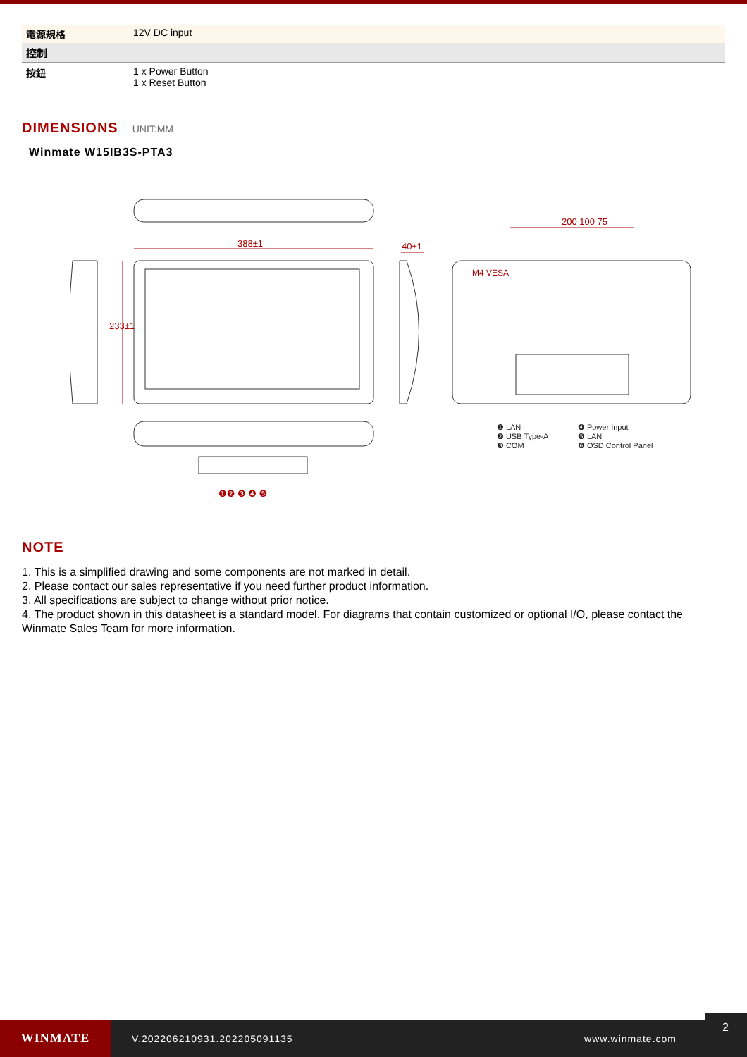| 電源規格 | 12V DC input |
| 控制 | |
| 按鈕 | 1 x Power Button 1 x Reset Button |
DIMENSIONS UNIT:MM
Winmate W15IB3S-PTA3
388±1 40±1
233±1
200 100 75
M4 VESA
❶ LAN
❷ USB Type-A
❸ COM
❹ Power Input
❺ LAN
❻ OSD Control Panel
❶❷ ❸ ❹ ❺
NOTE
1. This is a simplified drawing and some components are not marked in detail.
2. Please contact our sales representative if you need further product information.
3. All specifications are subject to change without prior notice.
4. The product shown in this datasheet is a standard model. For diagrams that contain customized or optional I/O, please contact the Winmate Sales Team for more information.
WINMATE
V.202206210931.202205091135 www.winmate.com
2